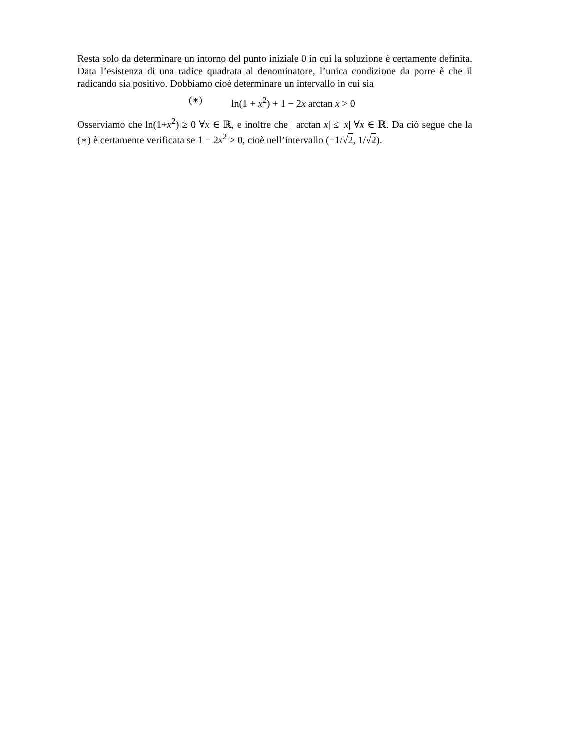Resta solo da determinare un intorno del punto iniziale 0 in cui la soluzione è certamente definita. Data l’esistenza di una radice quadrata al denominatore, l’unica condizione da porre è che il radicando sia positivo. Dobbiamo cioè determinare un intervallo in cui sia
(∗) ln(1 + x<sup>2</sup>) + 1 − 2x arctan x > 0
Osserviamo che ln(1+x<sup>2</sup>) ≥ 0 ∀x ∈ ℝ, e inoltre che | arctan x| ≤ |x| ∀x ∈ ℝ. Da ciò segue che la (∗) è certamente verificata se 1 − 2x<sup>2</sup> > 0, cioè nell’intervallo (−1/√2, 1/√2).